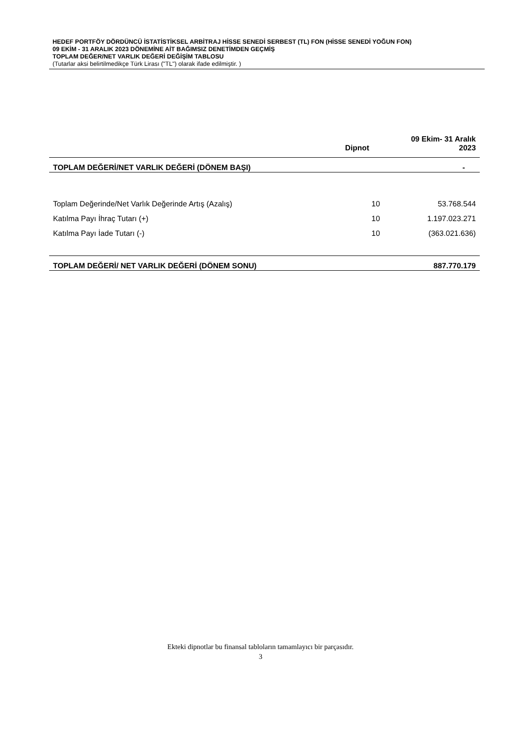HEDEF PORTFÖY DÖRDÜNCÜ İSTATİSTİKSEL ARBİTRAJ HİSSE SENEDİ SERBEST (TL) FON (HİSSE SENEDİ YOĞUN FON)
09 EKİM - 31 ARALIK 2023 DÖNEMİNE AİT BAĞIMSIZ DENETİMDEN GEÇMİŞ
TOPLAM DEĞER/NET VARLIK DEĞERİ DEĞİŞİM TABLOSU
(Tutarlar aksi belirtilmedikçe Türk Lirası ("TL") olarak ifade edilmiştir. )
| | Dipnot | 09 Ekim- 31 Aralık 2023 |
| --- | --- | --- |
| TOPLAM DEĞERİ/NET VARLIK DEĞERİ (DÖNEM BAŞI) | | - |
| Toplam Değerinde/Net Varlık Değerinde Artış (Azalış) | 10 | 53.768.544 |
| Katılma Payı İhraç Tutarı (+) | 10 | 1.197.023.271 |
| Katılma Payı İade Tutarı (-) | 10 | (363.021.636) |
| TOPLAM DEĞERİ/ NET VARLIK DEĞERİ (DÖNEM SONU) | | 887.770.179 |
Ekteki dipnotlar bu finansal tabloların tamamlayıcı bir parçasıdır.
3